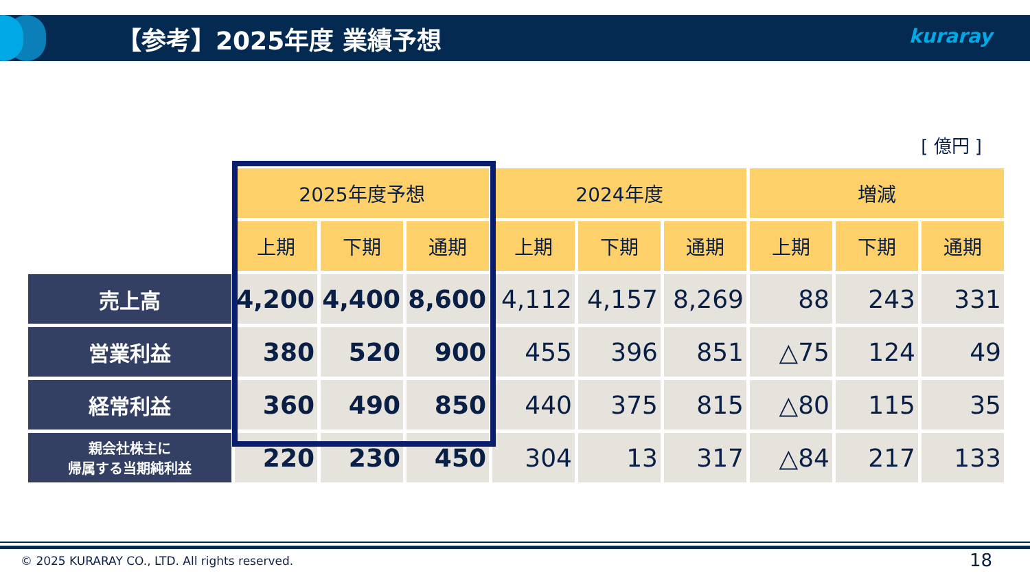【参考】2025年度 業績予想 kuraray
[ 億円 ]
| | 2025年度予想 | | | 2024年度 | | | 増減 | | |
| --- | --- | --- | --- | --- | --- | --- | --- | --- | --- |
| | 上期 | 下期 | 通期 | 上期 | 下期 | 通期 | 上期 | 下期 | 通期 |
| 売上高 | 4,200 | 4,400 | 8,600 | 4,112 | 4,157 | 8,269 | 88 | 243 | 331 |
| 営業利益 | 380 | 520 | 900 | 455 | 396 | 851 | △75 | 124 | 49 |
| 経常利益 | 360 | 490 | 850 | 440 | 375 | 815 | △80 | 115 | 35 |
| 親会社株主に 帰属する当期純利益 | 220 | 230 | 450 | 304 | 13 | 317 | △84 | 217 | 133 |
© 2025 KURARAY CO., LTD. All rights reserved.
18